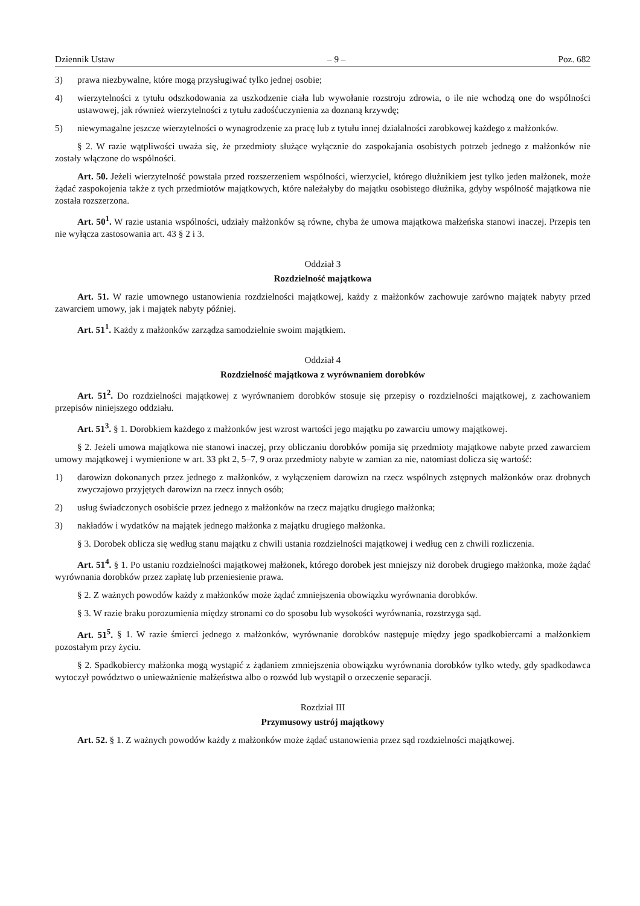Dziennik Ustaw – 9 – Poz. 682
3) prawa niezbywalne, które mogą przysługiwać tylko jednej osobie;
4) wierzytelności z tytułu odszkodowania za uszkodzenie ciała lub wywołanie rozstroju zdrowia, o ile nie wchodzą one do wspólności ustawowej, jak również wierzytelności z tytułu zadośćuczynienia za doznaną krzywdę;
5) niewymagalne jeszcze wierzytelności o wynagrodzenie za pracę lub z tytułu innej działalności zarobkowej każdego z małżonków.
§ 2. W razie wątpliwości uważa się, że przedmioty służące wyłącznie do zaspokajania osobistych potrzeb jednego z małżonków nie zostały włączone do wspólności.
Art. 50. Jeżeli wierzytelność powstała przed rozszerzeniem wspólności, wierzyciel, którego dłużnikiem jest tylko jeden małżonek, może żądać zaspokojenia także z tych przedmiotów majątkowych, które należałyby do majątku osobistego dłużnika, gdyby wspólność majątkowa nie została rozszerzona.
Art. 50<sup>1</sup>. W razie ustania wspólności, udziały małżonków są równe, chyba że umowa majątkowa małżeńska stanowi inaczej. Przepis ten nie wyłącza zastosowania art. 43 § 2 i 3.
Oddział 3
Rozdzielność majątkowa
Art. 51. W razie umownego ustanowienia rozdzielności majątkowej, każdy z małżonków zachowuje zarówno majątek nabyty przed zawarciem umowy, jak i majątek nabyty później.
Art. 51<sup>1</sup>. Każdy z małżonków zarządza samodzielnie swoim majątkiem.
Oddział 4
Rozdzielność majątkowa z wyrównaniem dorobków
Art. 51<sup>2</sup>. Do rozdzielności majątkowej z wyrównaniem dorobków stosuje się przepisy o rozdzielności majątkowej, z zachowaniem przepisów niniejszego oddziału.
Art. 51<sup>3</sup>. § 1. Dorobkiem każdego z małżonków jest wzrost wartości jego majątku po zawarciu umowy majątkowej.
§ 2. Jeżeli umowa majątkowa nie stanowi inaczej, przy obliczaniu dorobków pomija się przedmioty majątkowe nabyte przed zawarciem umowy majątkowej i wymienione w art. 33 pkt 2, 5–7, 9 oraz przedmioty nabyte w zamian za nie, natomiast dolicza się wartość:
1) darowizn dokonanych przez jednego z małżonków, z wyłączeniem darowizn na rzecz wspólnych zstępnych małżonków oraz drobnych zwyczajowo przyjętych darowizn na rzecz innych osób;
2) usług świadczonych osobiście przez jednego z małżonków na rzecz majątku drugiego małżonka;
3) nakładów i wydatków na majątek jednego małżonka z majątku drugiego małżonka.
§ 3. Dorobek oblicza się według stanu majątku z chwili ustania rozdzielności majątkowej i według cen z chwili rozliczenia.
Art. 51<sup>4</sup>. § 1. Po ustaniu rozdzielności majątkowej małżonek, którego dorobek jest mniejszy niż dorobek drugiego małżonka, może żądać wyrównania dorobków przez zapłatę lub przeniesienie prawa.
§ 2. Z ważnych powodów każdy z małżonków może żądać zmniejszenia obowiązku wyrównania dorobków.
§ 3. W razie braku porozumienia między stronami co do sposobu lub wysokości wyrównania, rozstrzyga sąd.
Art. 51<sup>5</sup>. § 1. W razie śmierci jednego z małżonków, wyrównanie dorobków następuje między jego spadkobiercami a małżonkiem pozostałym przy życiu.
§ 2. Spadkobiercy małżonka mogą wystąpić z żądaniem zmniejszenia obowiązku wyrównania dorobków tylko wtedy, gdy spadkodawca wytoczył powództwo o unieważnienie małżeństwa albo o rozwód lub wystąpił o orzeczenie separacji.
Rozdział III
Przymusowy ustrój majątkowy
Art. 52. § 1. Z ważnych powodów każdy z małżonków może żądać ustanowienia przez sąd rozdzielności majątkowej.